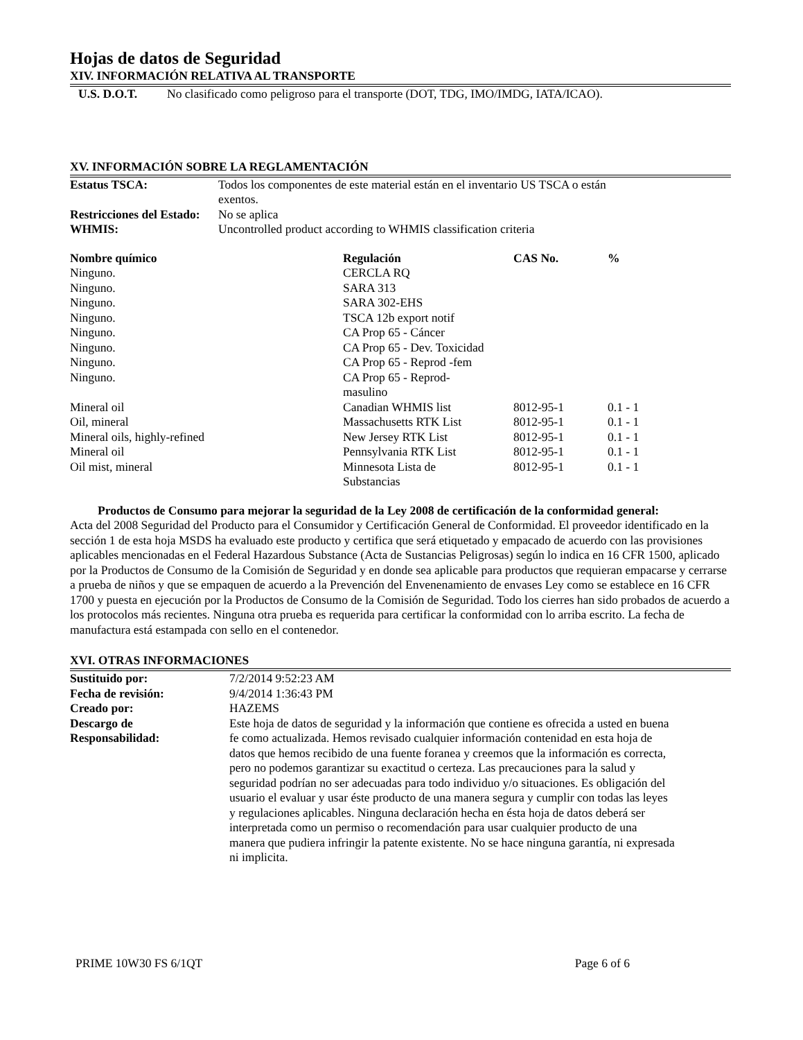Hojas de datos de Seguridad
XIV. INFORMACIÓN RELATIVA AL TRANSPORTE
| U.S. D.O.T. | No clasificado como peligroso para el transporte (DOT, TDG, IMO/IMDG, IATA/ICAO). |
XV. INFORMACIÓN SOBRE LA REGLAMENTACIÓN
| Estatus TSCA: | Todos los componentes de este material están en el inventario US TSCA o están exentos. |
| Restricciones del Estado: | No se aplica |
| WHMIS: | Uncontrolled product according to WHMIS classification criteria |
| Nombre químico | Regulación | CAS No. | % |
| --- | --- | --- | --- |
| Ninguno. | CERCLA RQ | | |
| Ninguno. | SARA 313 | | |
| Ninguno. | SARA 302-EHS | | |
| Ninguno. | TSCA 12b export notif | | |
| Ninguno. | CA Prop 65 - Cáncer | | |
| Ninguno. | CA Prop 65 - Dev. Toxicidad | | |
| Ninguno. | CA Prop 65 - Reprod -fem | | |
| Ninguno. | CA Prop 65 - Reprod- masulino | | |
| Mineral oil | Canadian WHMIS list | 8012-95-1 | 0.1 - 1 |
| Oil, mineral | Massachusetts RTK List | 8012-95-1 | 0.1 - 1 |
| Mineral oils, highly-refined | New Jersey RTK List | 8012-95-1 | 0.1 - 1 |
| Mineral oil | Pennsylvania RTK List | 8012-95-1 | 0.1 - 1 |
| Oil mist, mineral | Minnesota Lista de Substancias | 8012-95-1 | 0.1 - 1 |
Productos de Consumo para mejorar la seguridad de la Ley 2008 de certificación de la conformidad general:
Acta del 2008 Seguridad del Producto para el Consumidor y Certificación General de Conformidad. El proveedor identificado en la sección 1 de esta hoja MSDS ha evaluado este producto y certifica que será etiquetado y empacado de acuerdo con las provisiones aplicables mencionadas en el Federal Hazardous Substance (Acta de Sustancias Peligrosas) según lo indica en 16 CFR 1500, aplicado por la Productos de Consumo de la Comisión de Seguridad y en donde sea aplicable para productos que requieran empacarse y cerrarse a prueba de niños y que se empaquen de acuerdo a la Prevención del Envenenamiento de envases Ley como se establece en 16 CFR 1700 y puesta en ejecución por la Productos de Consumo de la Comisión de Seguridad. Todo los cierres han sido probados de acuerdo a los protocolos más recientes. Ninguna otra prueba es requerida para certificar la conformidad con lo arriba escrito. La fecha de manufactura está estampada con sello en el contenedor.
XVI. OTRAS INFORMACIONES
| Sustituido por: | 7/2/2014 9:52:23 AM |
| Fecha de revisión: | 9/4/2014 1:36:43 PM |
| Creado por: | HAZEMS |
| Descargo de Responsabilidad: | Este hoja de datos de seguridad y la información que contiene es ofrecida a usted en buena fe como actualizada. Hemos revisado cualquier información contenidad en esta hoja de datos que hemos recibido de una fuente foranea y creemos que la información es correcta, pero no podemos garantizar su exactitud o certeza. Las precauciones para la salud y seguridad podrían no ser adecuadas para todo individuo y/o situaciones. Es obligación del usuario el evaluar y usar éste producto de una manera segura y cumplir con todas las leyes y regulaciones aplicables. Ninguna declaración hecha en ésta hoja de datos deberá ser interpretada como un permiso o recomendación para usar cualquier producto de una manera que pudiera infringir la patente existente. No se hace ninguna garantía, ni expresada ni implicita. |
PRIME 10W30 FS 6/1QT Page 6 of 6